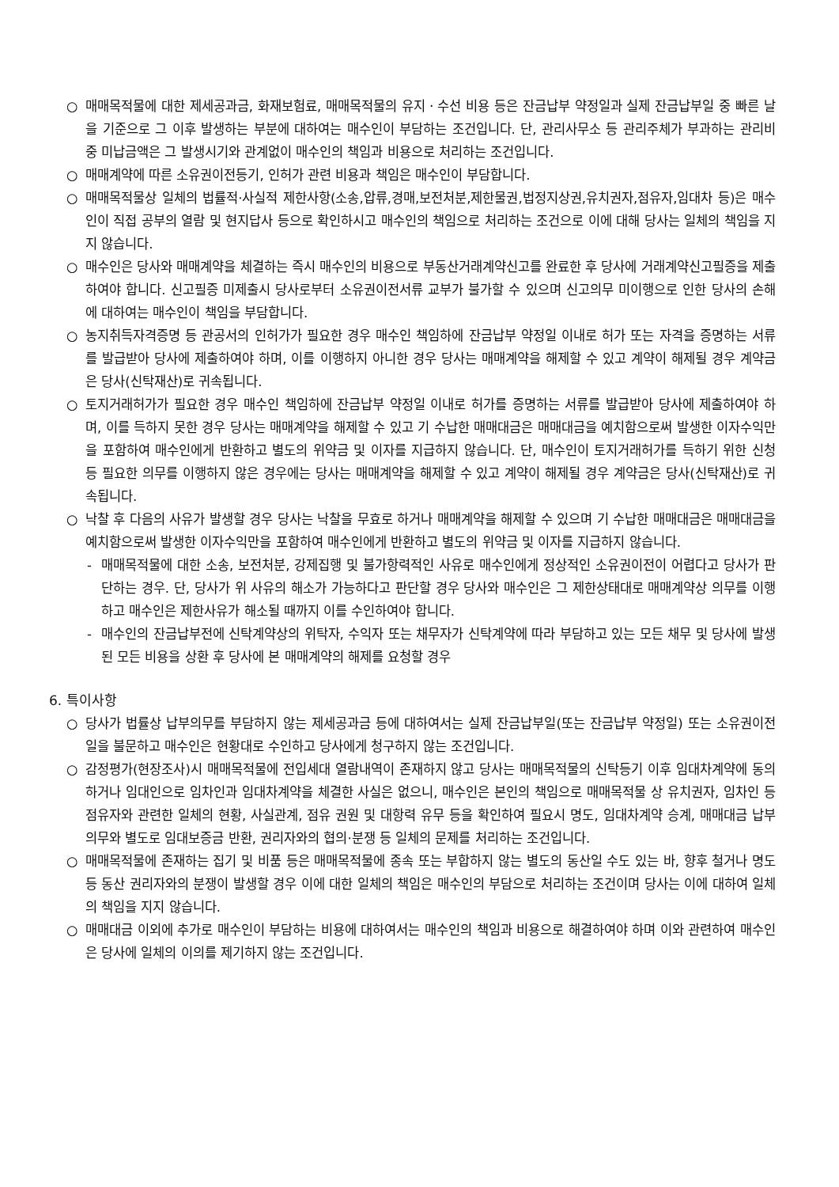○ 매매목적물에 대한 제세공과금, 화재보험료, 매매목적물의 유지ㆍ수선 비용 등은 잔금납부 약정일과 실제 잔금납부일 중 빠른 날을 기준으로 그 이후 발생하는 부분에 대하여는 매수인이 부담하는 조건입니다. 단, 관리사무소 등 관리주체가 부과하는 관리비 중 미납금액은 그 발생시기와 관계없이 매수인의 책임과 비용으로 처리하는 조건입니다.
○ 매매계약에 따른 소유권이전등기, 인허가 관련 비용과 책임은 매수인이 부담합니다.
○ 매매목적물상 일체의 법률적·사실적 제한사항(소송,압류,경매,보전처분,제한물권,법정지상권,유치권자,점유자,임대차 등)은 매수인이 직접 공부의 열람 및 현지답사 등으로 확인하시고 매수인의 책임으로 처리하는 조건으로 이에 대해 당사는 일체의 책임을 지지 않습니다.
○ 매수인은 당사와 매매계약을 체결하는 즉시 매수인의 비용으로 부동산거래계약신고를 완료한 후 당사에 거래계약신고필증을 제출하여야 합니다. 신고필증 미제출시 당사로부터 소유권이전서류 교부가 불가할 수 있으며 신고의무 미이행으로 인한 당사의 손해에 대하여는 매수인이 책임을 부담합니다.
○ 농지취득자격증명 등 관공서의 인허가가 필요한 경우 매수인 책임하에 잔금납부 약정일 이내로 허가 또는 자격을 증명하는 서류를 발급받아 당사에 제출하여야 하며, 이를 이행하지 아니한 경우 당사는 매매계약을 해제할 수 있고 계약이 해제될 경우 계약금은 당사(신탁재산)로 귀속됩니다.
○ 토지거래허가가 필요한 경우 매수인 책임하에 잔금납부 약정일 이내로 허가를 증명하는 서류를 발급받아 당사에 제출하여야 하며, 이를 득하지 못한 경우 당사는 매매계약을 해제할 수 있고 기 수납한 매매대금은 매매대금을 예치함으로써 발생한 이자수익만을 포함하여 매수인에게 반환하고 별도의 위약금 및 이자를 지급하지 않습니다. 단, 매수인이 토지거래허가를 득하기 위한 신청 등 필요한 의무를 이행하지 않은 경우에는 당사는 매매계약을 해제할 수 있고 계약이 해제될 경우 계약금은 당사(신탁재산)로 귀속됩니다.
○ 낙찰 후 다음의 사유가 발생할 경우 당사는 낙찰을 무효로 하거나 매매계약을 해제할 수 있으며 기 수납한 매매대금은 매매대금을 예치함으로써 발생한 이자수익만을 포함하여 매수인에게 반환하고 별도의 위약금 및 이자를 지급하지 않습니다.
- 매매목적물에 대한 소송, 보전처분, 강제집행 및 불가항력적인 사유로 매수인에게 정상적인 소유권이전이 어렵다고 당사가 판단하는 경우. 단, 당사가 위 사유의 해소가 가능하다고 판단할 경우 당사와 매수인은 그 제한상태대로 매매계약상 의무를 이행하고 매수인은 제한사유가 해소될 때까지 이를 수인하여야 합니다.
- 매수인의 잔금납부전에 신탁계약상의 위탁자, 수익자 또는 채무자가 신탁계약에 따라 부담하고 있는 모든 채무 및 당사에 발생된 모든 비용을 상환 후 당사에 본 매매계약의 해제를 요청할 경우
6. 특이사항
○ 당사가 법률상 납부의무를 부담하지 않는 제세공과금 등에 대하여서는 실제 잔금납부일(또는 잔금납부 약정일) 또는 소유권이전일을 불문하고 매수인은 현황대로 수인하고 당사에게 청구하지 않는 조건입니다.
○ 감정평가(현장조사)시 매매목적물에 전입세대 열람내역이 존재하지 않고 당사는 매매목적물의 신탁등기 이후 임대차계약에 동의하거나 임대인으로 임차인과 임대차계약을 체결한 사실은 없으니, 매수인은 본인의 책임으로 매매목적물 상 유치권자, 임차인 등 점유자와 관련한 일체의 현황, 사실관계, 점유 권원 및 대항력 유무 등을 확인하여 필요시 명도, 임대차계약 승계, 매매대금 납부의무와 별도로 임대보증금 반환, 권리자와의 협의·분쟁 등 일체의 문제를 처리하는 조건입니다.
○ 매매목적물에 존재하는 집기 및 비품 등은 매매목적물에 종속 또는 부합하지 않는 별도의 동산일 수도 있는 바, 향후 철거나 명도 등 동산 권리자와의 분쟁이 발생할 경우 이에 대한 일체의 책임은 매수인의 부담으로 처리하는 조건이며 당사는 이에 대하여 일체의 책임을 지지 않습니다.
○ 매매대금 이외에 추가로 매수인이 부담하는 비용에 대하여서는 매수인의 책임과 비용으로 해결하여야 하며 이와 관련하여 매수인은 당사에 일체의 이의를 제기하지 않는 조건입니다.